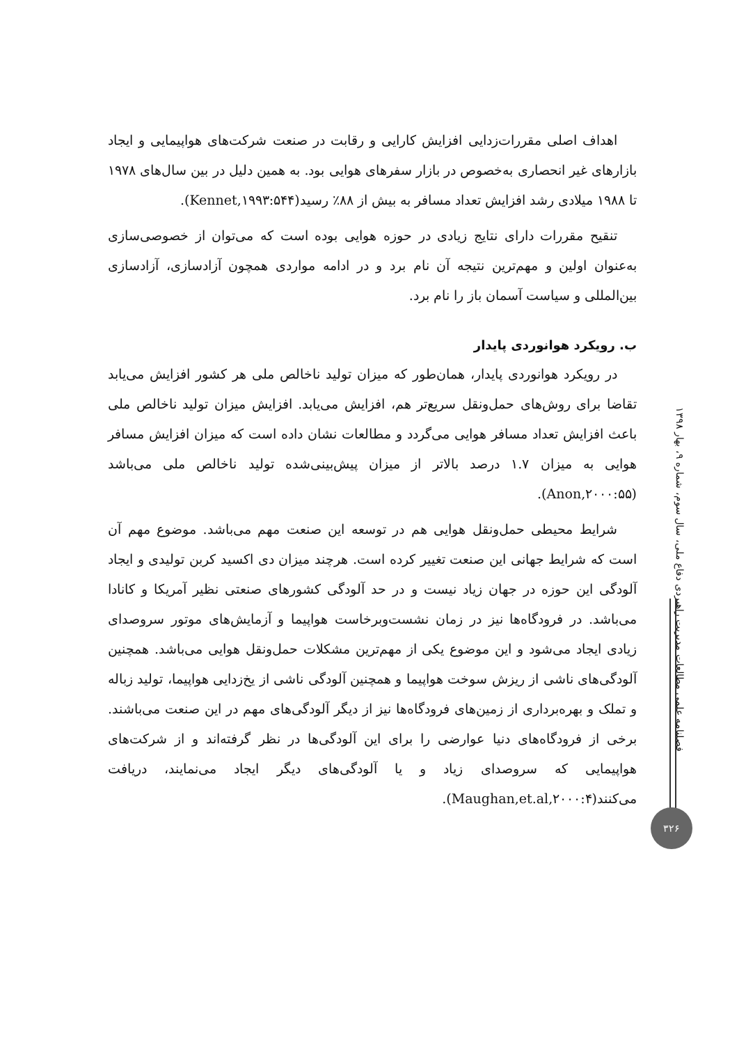اهداف اصلی مقررات‌زدایی افزایش کارایی و رقابت در صنعت شرکت‌های هواپیمایی و ایجاد بازارهای غیر انحصاری به‌خصوص در بازار سفرهای هوایی بود. به همین دلیل در بین سال‌های ۱۹۷۸ تا ۱۹۸۸ میلادی رشد افزایش تعداد مسافر به بیش از ۸۸٪ رسید(Kennet,۱۹۹۳:۵۴۴).
تنقیح مقررات دارای نتایج زیادی در حوزه هوایی بوده است که می‌توان از خصوصی‌سازی به‌عنوان اولین و مهم‌ترین نتیجه آن نام برد و در ادامه مواردی همچون آزادسازی، آزادسازی بین‌المللی و سیاست آسمان باز را نام برد.
ب. رویکرد هوانوردی پایدار
در رویکرد هوانوردی پایدار، همان‌طور که میزان تولید ناخالص ملی هر کشور افزایش می‌یابد تقاضا برای روش‌های حمل‌ونقل سریع‌تر هم، افزایش می‌یابد. افزایش میزان تولید ناخالص ملی باعث افزایش تعداد مسافر هوایی می‌گردد و مطالعات نشان داده است که میزان افزایش مسافر هوایی به میزان ۱.۷ درصد بالاتر از میزان پیش‌بینی‌شده تولید ناخالص ملی می‌باشد (Anon,۲۰۰۰:۵۵).
شرایط محیطی حمل‌ونقل هوایی هم در توسعه این صنعت مهم می‌باشد. موضوع مهم آن است که شرایط جهانی این صنعت تغییر کرده است. هرچند میزان دی اکسید کربن تولیدی و ایجاد آلودگی این حوزه در جهان زیاد نیست و در حد آلودگی کشورهای صنعتی نظیر آمریکا و کانادا می‌باشد. در فرودگاه‌ها نیز در زمان نشست‌وبرخاست هواپیما و آزمایش‌های موتور سروصدای زیادی ایجاد می‌شود و این موضوع یکی از مهم‌ترین مشکلات حمل‌ونقل هوایی می‌باشد. همچنین آلودگی‌های ناشی از ریزش سوخت هواپیما و همچنین آلودگی ناشی از یخ‌زدایی هواپیما، تولید زباله و تملک و بهره‌برداری از زمین‌های فرودگاه‌ها نیز از دیگر آلودگی‌های مهم در این صنعت می‌باشند. برخی از فرودگاه‌های دنیا عوارضی را برای این آلودگی‌ها در نظر گرفته‌اند و از شرکت‌های هواپیمایی که سروصدای زیاد و یا آلودگی‌های دیگر ایجاد می‌نمایند، دریافت می‌کنند(Maughan,et.al,۲۰۰۰:۴).
فصلنامه علمی مطالعات مدیریت راهبردی دفاع ملی، سال سوم، شماره ۹، بهار ۱۳۹۸
۳۲۶